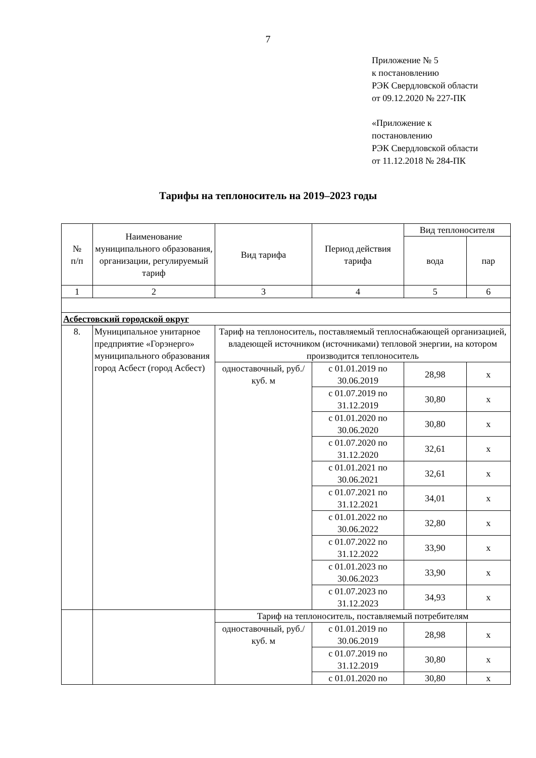7
Приложение № 5
к постановлению
РЭК Свердловской области
от 09.12.2020 № 227-ПК
«Приложение к
постановлению
РЭК Свердловской области
от 11.12.2018 № 284-ПК
Тарифы на теплоноситель на 2019–2023 годы
| № п/п | Наименование муниципального образования, организации, регулируемый тариф | Вид тарифа | Период действия тарифа | Вид теплоносителя | |
| --- | --- | --- | --- | --- | --- |
| | | | | вода | пар |
| 1 | 2 | 3 | 4 | 5 | 6 |
| Асбестовский городской округ | | | | | |
| 8. | Муниципальное унитарное предприятие «Горэнерго» муниципального образования город Асбест (город Асбест) | Тариф на теплоноситель, поставляемый теплоснабжающей организацией, владеющей источником (источниками) тепловой энергии, на котором производится теплоноситель | | | |
| | | одноставочный, руб./куб. м | с 01.01.2019 по 30.06.2019 | 28,98 | х |
| | | | с 01.07.2019 по 31.12.2019 | 30,80 | х |
| | | | с 01.01.2020 по 30.06.2020 | 30,80 | х |
| | | | с 01.07.2020 по 31.12.2020 | 32,61 | х |
| | | | с 01.01.2021 по 30.06.2021 | 32,61 | х |
| | | | с 01.07.2021 по 31.12.2021 | 34,01 | х |
| | | | с 01.01.2022 по 30.06.2022 | 32,80 | х |
| | | | с 01.07.2022 по 31.12.2022 | 33,90 | х |
| | | | с 01.01.2023 по 30.06.2023 | 33,90 | х |
| | | | с 01.07.2023 по 31.12.2023 | 34,93 | х |
| | | Тариф на теплоноситель, поставляемый потребителям | | | |
| | | одноставочный, руб./куб. м | с 01.01.2019 по 30.06.2019 | 28,98 | х |
| | | | с 01.07.2019 по 31.12.2019 | 30,80 | х |
| | | | с 01.01.2020 по | 30,80 | х |